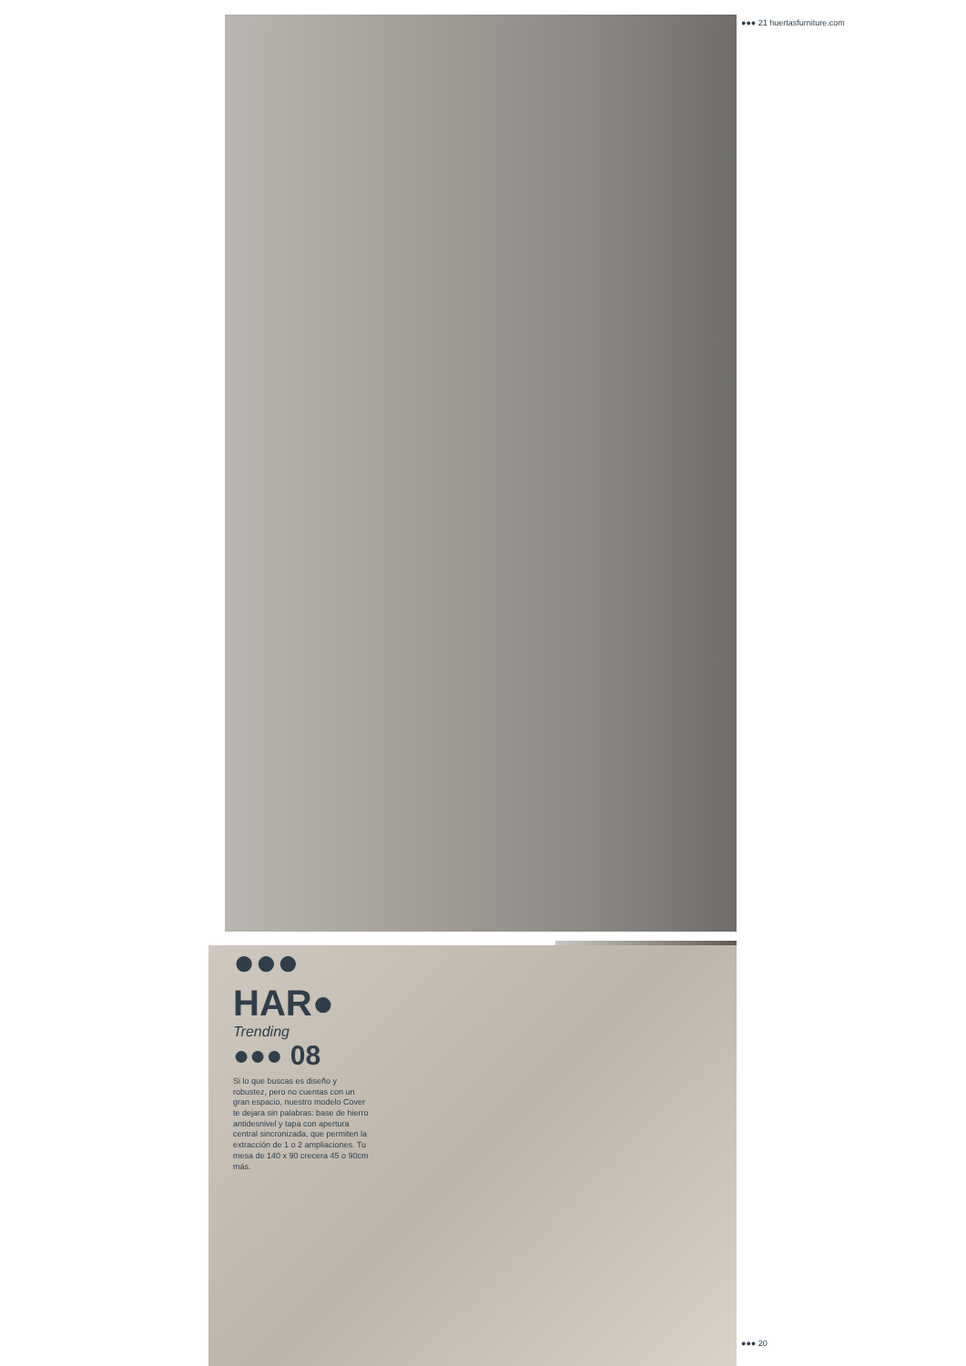●●● 21 huertasfurniture.com
●●● HAR●
Trending
●●● 08
Si lo que buscas es diseño y robustez, pero no cuentas con un gran espacio, nuestro modelo Cover te dejara sin palabras: base de hierro antidesnivel y tapa con apertura central sincronizada, que permiten la extracción de 1 o 2 ampliaciones. Tu mesa de 140 x 90 crecera 45 o 90cm más.
●●● 20